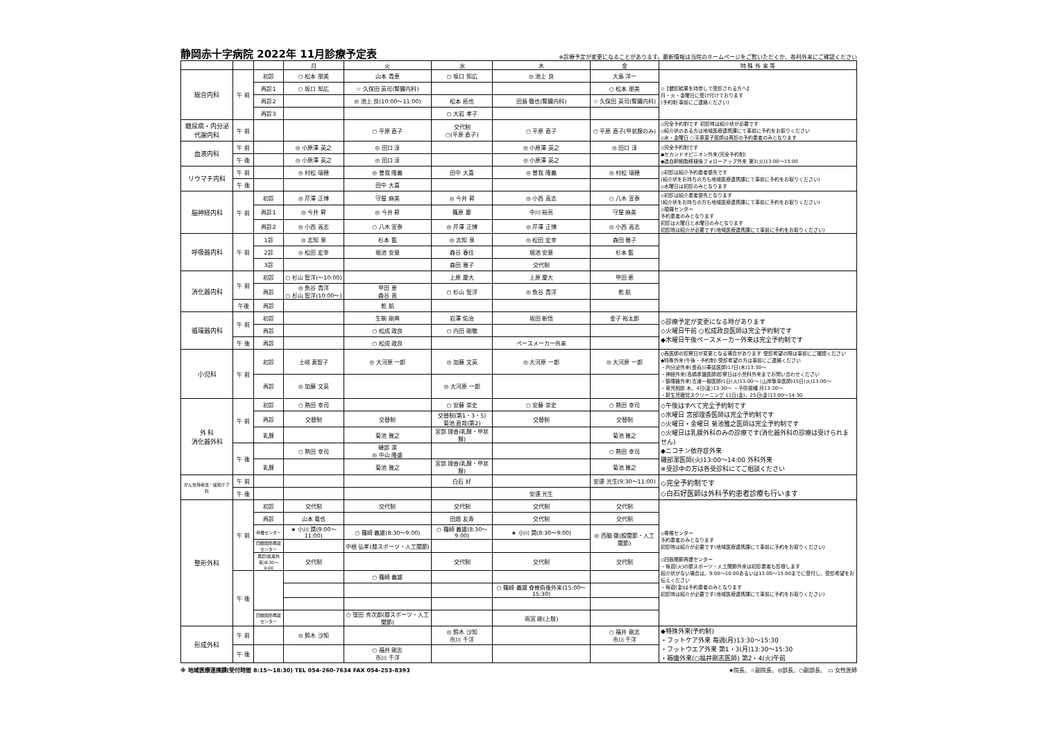静岡赤十字病院 2022年 11月診療予定表
※診療予定が変更になることがあります。最新情報は当院のホームページをご覧いただくか、各科外来にご確認ください
| | | | 月 | 火 | 水 | 木 | 金 | 特 殊 外 来 等 |
| --- | --- | --- | --- | --- | --- | --- | --- | --- |
| 総合内科 | 午 前 | 初診 | ○ 松本 朋美 | 山本 貴恵 | ○ 坂口 知広 | ◎ 池上 良 | 大島 洋一 | ◇【健診結果を持参して受診される方へ】 月・火・金曜日に受け付けております (予約制 事前にご連絡ください) |
| | | 再診1 | ○ 坂口 知広 | ☆ 久保田 英司(腎臓内科) | | | ○ 松本 朋美 | |
| | | 再診2 | | ◎ 池上 良(10:00～11:00) | 松本 拓也 | 田島 敬也(腎臓内科) | ☆ 久保田 英司(腎臓内科) | |
| | | 再診3 | | | ○ 大岩 孝子 | | | |
| 糖尿病・内分泌代謝内科 | 午 前 | | | ○ 平原 直子 | 交代制 ○(平原 直子) | ○ 平原 直子 | ○ 平原 直子(甲状腺のみ) | ◇完全予約制です 初診時は紹介状が必要です ◇紹介状のある方は地域医療連携課にて事前に予約をお取りください ◇水・金曜日 ○平原直子医師は再診の予約患者のみとなります |
| 血液内科 | 午 前 | | ◎ 小原澤 英之 | ◎ 田口 淳 | | ◎ 小原澤 英之 | ◎ 田口 淳 | ◇完全予約制です ◆セカンドオピニオン外来(完全予約制) ◆造血幹細胞移植後フォローアップ外来 第3(火)13:00～15:00 |
| | 午 後 | | ◎ 小原澤 英之 | ◎ 田口 淳 | | ◎ 小原澤 英之 | | |
| リウマチ内科 | 午 前 | | ◎ 村松 瑞穂 | ◎ 曽我 隆義 | 田中 大喜 | ◎ 曽我 隆義 | ◎ 村松 瑞穂 | ◇初診は紹介予約患者優先です (紹介状をお持ちの方も地域医療連携課にて事前に予約をお取りください) ◇水曜日は初診のみとなります |
| | 午 後 | | | 田中 大喜 | | | | |
| 脳神経内科 | 午 前 | 初診 | ◎ 芹澤 正博 | 守屋 麻美 | ◎ 今井 昇 | ◎ 小西 高志 | ○ 八木 宣泰 | ◇初診は紹介患者優先となります (紹介状をお持ちの方も地域医療連携課にて事前に予約をお取りください) ◇頭痛センター 予約患者のみとなります 初診は火曜日と水曜日のみとなります 初診時は紹介が必要です(地域医療連携課にて事前に予約をお取りください) |
| | | 再診1 | ◎ 今井 昇 | ◎ 今井 昇 | 篠原 慶 | 中川 裕亮 | 守屋 麻美 | |
| | | 再診2 | ◎ 小西 高志 | ○ 八木 宣泰 | ◎ 芹澤 正博 | ◎ 芹澤 正博 | ◎ 小西 高志 | |
| 呼吸器内科 | 午 前 | 1診 | ◎ 志知 泉 | 杉本 藍 | ◎ 志知 泉 | ◎ 松田 宏幸 | 森田 雅子 | |
| | | 2診 | ◎ 松田 宏幸 | 堀池 安意 | 森谷 春佳 | 堀池 安意 | 杉本 藍 | |
| | | 3診 | | | 森田 雅子 | 交代制 | | |
| 消化器内科 | 午 前 | 初診 | ○ 杉山 智洋(～10:00) | | 上原 慶大 | 上原 慶大 | 甲田 恵 | |
| | | 再診 | ◎ 魚谷 貴洋 ○ 杉山 智洋(10:00～) | 甲田 恵 森谷 晋 | ○ 杉山 智洋 | ◎ 魚谷 貴洋 | 乾 航 | |
| | 午後 | 再診 | | 乾 航 | | | | |
| 循環器内科 | 午 前 | 初診 | | 生駒 剛典 | 岩澤 佑治 | 坂田 新悟 | 金子 裕太郎 | ◇診療予定が変更になる時があります ◇火曜日午前 ○松成政良医師は完全予約制です ◆木曜日午後ペースメーカー外来は完全予約制です |
| | | 再診 | | ○ 松成 政良 | ○ 内田 剛敬 | | | |
| | 午 後 | 再診 | | ○ 松成 政良 | | ペースメーカー外来 | | |
| 小児科 | 午 前 | 初診 | 土岐 真智子 | ◎ 大河原 一郎 | ◎ 加藤 文英 | ◎ 大河原 一郎 | ◎ 大河原 一郎 | ◇各医師の診察日が変更となる場合があります 受診希望の際は事前にご確認ください ◆特殊外来(午後・予約制) 受診希望の方は事前にご連絡ください ・内分泌外来(長谷川奉延医師)17日(木)13:30～ ・神経外来(高橋孝雄医師)診察日は小児科外来までお問い合わせください ・循環器外来(古道一樹医師)1日(火)13:00～ (山岸敬幸医師)15日(火)13:00～ ・育児相談 木、4日(金)13:30～ ・予防接種 月13:30～ ・新生児聴覚スクリーニング 11日(金)、25日(金)13:00～14:30 |
| | | 再診 | ◎ 加藤 文英 | | ◎ 大河原 一郎 | | | |
| 外 科 消化器外科 | 午 前 | 初診 | ○ 熱田 幸司 | | ○ 安藤 崇史 | ○ 安藤 崇史 | ○ 熱田 幸司 | ◇午後はすべて完全予約制です ◇水曜日 宮部理香医師は完全予約制です ◇火曜日・金曜日 菊池雅之医師は完全予約制です ◇火曜日は乳腺外科のみの診療です(消化器外科の診療は受けられません) ◆ニコチン依存症外来 磯部潔医師(火)13:00～14:00 外科外来 ※受診中の方は各受診科にてご相談ください |
| | | 再診 | 交替制 | 交替制 | 交替制(第1・3・5) 菊池 直哉(第2) | 交替制 | 交替制 | |
| | | 乳腺 | | 菊池 雅之 | 宮部 理香(乳腺・甲状腺) | | 菊池 雅之 | |
| | 午 後 | | ○ 熱田 幸司 | 磯部 潔 ◎ 中山 隆盛 | | | ○ 熱田 幸司 | |
| | | 乳腺 | | 菊池 雅之 | 宮部 理香(乳腺・甲状腺) | | 菊池 雅之 | |
| がん支持療法・緩和ケア科 | 午 前 | | | | 白石 好 | | 安達 光生(9:30～11:00) | ◇完全予約制です ◇白石好医師は外科予約患者診療も行います |
| | 午 後 | | | | | 安達 光生 | | |
| 整形外科 | 午 前 | 初診 | 交代制 | 交代制 | 交代制 | 交代制 | 交代制 | ◇脊椎センター 予約患者のみとなります 初診時は紹介が必要です(地域医療連携課にて事前に予約をお取りください) ◇四肢関節再建センター ・毎週(火)の膝スポーツ・人工関節外来は初診患者も診療します 紹介状がない場合は、9:00～10:00あるいは13:00～15:00までに受付し、受診希望をお伝えください ・毎週(金)は予約患者のみとなります 初診時は紹介が必要です(地域医療連携課にて事前に予約をお取りください) |
| | | 再診 | 山本 竜也 | | 田畑 友寿 | 交代制 | 交代制 | |
| | | 脊椎センター | ★ 小川 潤(9:00～11:00) | ○ 篠崎 義雄(8:30～9:00) | ○ 篠崎 義雄(8:30～9:00) | ★ 小川 潤(8:30～9:00) | ◎ 西脇 徹(股関節・人工関節) | |
| | | 四肢関節再建センター | | 中根 弘孝(膝スポーツ・人工関節) | | | | |
| | | 再診(処置外来)8:30～9:00 | 交代制 | | 交代制 | 交代制 | 交代制 | |
| | 午 後 | | | ○ 篠崎 義雄 | | | | |
| | | | | | | ○ 篠崎 義雄 脊椎術後外来(15:00～15:30) | | |
| | | 四肢関節再建センター | | ○ 窪田 秀次郎(膝スポーツ・人工関節) | | 雨宮 剛(上肢) | | |
| 形成外科 | 午 前 | | ◎ 鈴木 沙知 | | ◎ 鈴木 沙知 市川 千洋 | | ○ 福井 剛志 市川 千洋 | ◆特殊外来(予約制) ・フットケア外来 毎週(月)13:30～15:30 ・フットウエア外来 第1・3(月)13:30～15:30 ・褥瘡外来(○福井剛志医師) 第2・4(火)午前 |
| | 午 後 | | | ○ 福井 剛志 市川 千洋 | | | | |
※ 地域医療連携課(受付時間 8:15～18:30) TEL 054-260-7634 FAX 054-253-8393 ★院長、☆副院長、◎部長、○副部長、 ▭ 女性医師